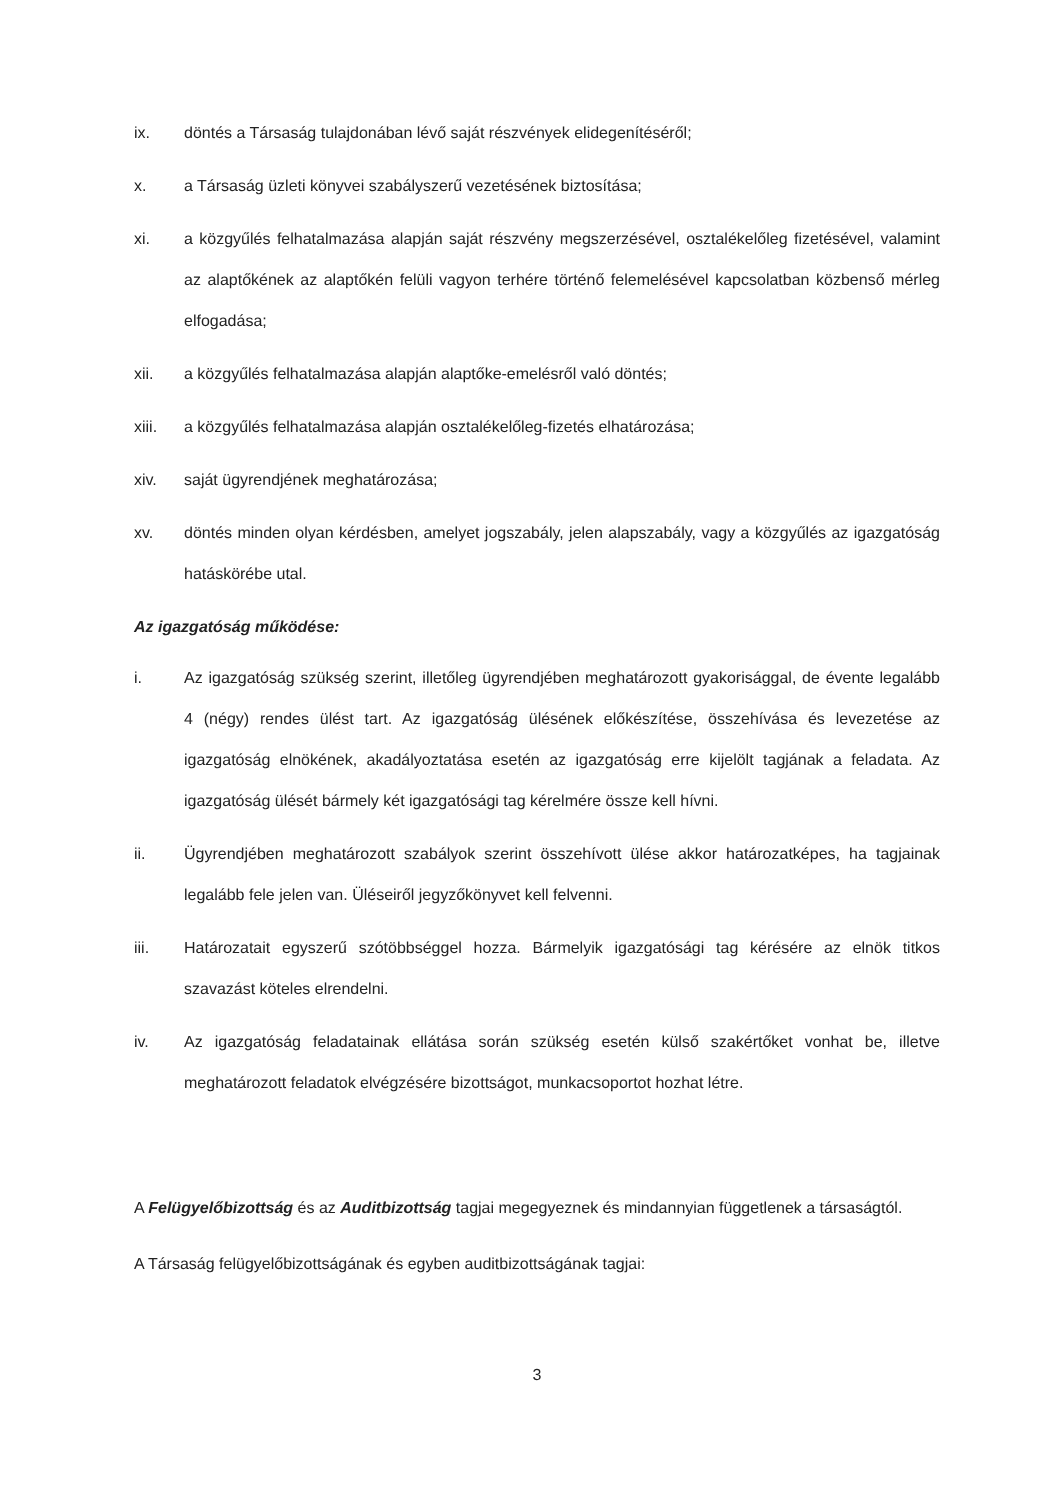ix. döntés a Társaság tulajdonában lévő saját részvények elidegenítéséről;
x. a Társaság üzleti könyvei szabályszerű vezetésének biztosítása;
xi. a közgyűlés felhatalmazása alapján saját részvény megszerzésével, osztalékelőleg fizetésével, valamint az alaptőkének az alaptőkén felüli vagyon terhére történő felemelésével kapcsolatban közbenső mérleg elfogadása;
xii. a közgyűlés felhatalmazása alapján alaptőke-emelésről való döntés;
xiii. a közgyűlés felhatalmazása alapján osztalékelőleg-fizetés elhatározása;
xiv. saját ügyrendjének meghatározása;
xv. döntés minden olyan kérdésben, amelyet jogszabály, jelen alapszabály, vagy a közgyűlés az igazgatóság hatáskörébe utal.
Az igazgatóság működése:
i. Az igazgatóság szükség szerint, illetőleg ügyrendjében meghatározott gyakorisággal, de évente legalább 4 (négy) rendes ülést tart. Az igazgatóság ülésének előkészítése, összehívása és levezetése az igazgatóság elnökének, akadályoztatása esetén az igazgatóság erre kijelölt tagjának a feladata. Az igazgatóság ülését bármely két igazgatósági tag kérelmére össze kell hívni.
ii. Ügyrendjében meghatározott szabályok szerint összehívott ülése akkor határozatképes, ha tagjainak legalább fele jelen van. Üléseiről jegyzőkönyvet kell felvenni.
iii. Határozatait egyszerű szótöbbséggel hozza. Bármelyik igazgatósági tag kérésére az elnök titkos szavazást köteles elrendelni.
iv. Az igazgatóság feladatainak ellátása során szükség esetén külső szakértőket vonhat be, illetve meghatározott feladatok elvégzésére bizottságot, munkacsoportot hozhat létre.
A Felügyelőbizottság és az Auditbizottság tagjai megegyeznek és mindannyian függetlenek a társaságtól.
A Társaság felügyelőbizottságának és egyben auditbizottságának tagjai:
3